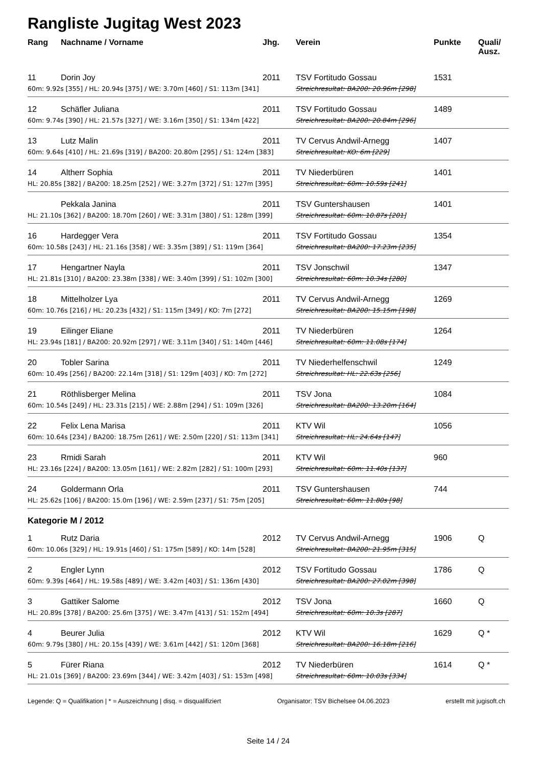Rangliste Jugitag West 2023
| Rang | Nachname / Vorname | Jhg. | Verein | Punkte | Quali/ Ausz. |
| --- | --- | --- | --- | --- | --- |
| 11 | Dorin Joy | 2011 | TSV Fortitudo Gossau | 1531 | |
| 60m: 9.92s [355] / HL: 20.94s [375] / WE: 3.70m [460] / S1: 113m [341] | | | Streichresultat: BA200: 20.96m [298] | | |
| 12 | Schäfler Juliana | 2011 | TSV Fortitudo Gossau | 1489 | |
| 60m: 9.74s [390] / HL: 21.57s [327] / WE: 3.16m [350] / S1: 134m [422] | | | Streichresultat: BA200: 20.84m [296] | | |
| 13 | Lutz Malin | 2011 | TV Cervus Andwil-Arnegg | 1407 | |
| 60m: 9.64s [410] / HL: 21.69s [319] / BA200: 20.80m [295] / S1: 124m [383] | | | Streichresultat: KO: 6m [229] | | |
| 14 | Altherr Sophia | 2011 | TV Niederbüren | 1401 | |
| HL: 20.85s [382] / BA200: 18.25m [252] / WE: 3.27m [372] / S1: 127m [395] | | | Streichresultat: 60m: 10.59s [241] | | |
| | Pekkala Janina | 2011 | TSV Guntershausen | 1401 | |
| HL: 21.10s [362] / BA200: 18.70m [260] / WE: 3.31m [380] / S1: 128m [399] | | | Streichresultat: 60m: 10.87s [201] | | |
| 16 | Hardegger Vera | 2011 | TSV Fortitudo Gossau | 1354 | |
| 60m: 10.58s [243] / HL: 21.16s [358] / WE: 3.35m [389] / S1: 119m [364] | | | Streichresultat: BA200: 17.23m [235] | | |
| 17 | Hengartner Nayla | 2011 | TSV Jonschwil | 1347 | |
| HL: 21.81s [310] / BA200: 23.38m [338] / WE: 3.40m [399] / S1: 102m [300] | | | Streichresultat: 60m: 10.34s [280] | | |
| 18 | Mittelholzer Lya | 2011 | TV Cervus Andwil-Arnegg | 1269 | |
| 60m: 10.76s [216] / HL: 20.23s [432] / S1: 115m [349] / KO: 7m [272] | | | Streichresultat: BA200: 15.15m [198] | | |
| 19 | Eilinger Eliane | 2011 | TV Niederbüren | 1264 | |
| HL: 23.94s [181] / BA200: 20.92m [297] / WE: 3.11m [340] / S1: 140m [446] | | | Streichresultat: 60m: 11.08s [174] | | |
| 20 | Tobler Sarina | 2011 | TV Niederhelfenschwil | 1249 | |
| 60m: 10.49s [256] / BA200: 22.14m [318] / S1: 129m [403] / KO: 7m [272] | | | Streichresultat: HL: 22.63s [256] | | |
| 21 | Röthlisberger Melina | 2011 | TSV Jona | 1084 | |
| 60m: 10.54s [249] / HL: 23.31s [215] / WE: 2.88m [294] / S1: 109m [326] | | | Streichresultat: BA200: 13.20m [164] | | |
| 22 | Felix Lena Marisa | 2011 | KTV Wil | 1056 | |
| 60m: 10.64s [234] / BA200: 18.75m [261] / WE: 2.50m [220] / S1: 113m [341] | | | Streichresultat: HL: 24.64s [147] | | |
| 23 | Rmidi Sarah | 2011 | KTV Wil | 960 | |
| HL: 23.16s [224] / BA200: 13.05m [161] / WE: 2.82m [282] / S1: 100m [293] | | | Streichresultat: 60m: 11.40s [137] | | |
| 24 | Goldermann Orla | 2011 | TSV Guntershausen | 744 | |
| HL: 25.62s [106] / BA200: 15.0m [196] / WE: 2.59m [237] / S1: 75m [205] | | | Streichresultat: 60m: 11.80s [98] | | |
| Kategorie M / 2012 | | | | | |
| 1 | Rutz Daria | 2012 | TV Cervus Andwil-Arnegg | 1906 | Q |
| 60m: 10.06s [329] / HL: 19.91s [460] / S1: 175m [589] / KO: 14m [528] | | | Streichresultat: BA200: 21.95m [315] | | |
| 2 | Engler Lynn | 2012 | TSV Fortitudo Gossau | 1786 | Q |
| 60m: 9.39s [464] / HL: 19.58s [489] / WE: 3.42m [403] / S1: 136m [430] | | | Streichresultat: BA200: 27.02m [398] | | |
| 3 | Gattiker Salome | 2012 | TSV Jona | 1660 | Q |
| HL: 20.89s [378] / BA200: 25.6m [375] / WE: 3.47m [413] / S1: 152m [494] | | | Streichresultat: 60m: 10.3s [287] | | |
| 4 | Beurer Julia | 2012 | KTV Wil | 1629 | Q * |
| 60m: 9.79s [380] / HL: 20.15s [439] / WE: 3.61m [442] / S1: 120m [368] | | | Streichresultat: BA200: 16.18m [216] | | |
| 5 | Fürer Riana | 2012 | TV Niederbüren | 1614 | Q * |
| HL: 21.01s [369] / BA200: 23.69m [344] / WE: 3.42m [403] / S1: 153m [498] | | | Streichresultat: 60m: 10.03s [334] | | |
Legende: Q = Qualifikation | * = Auszeichnung | disq. = disqualifiziert Organisator: TSV Bichelsee 04.06.2023 erstellt mit jugisoft.ch
Seite 14 / 24